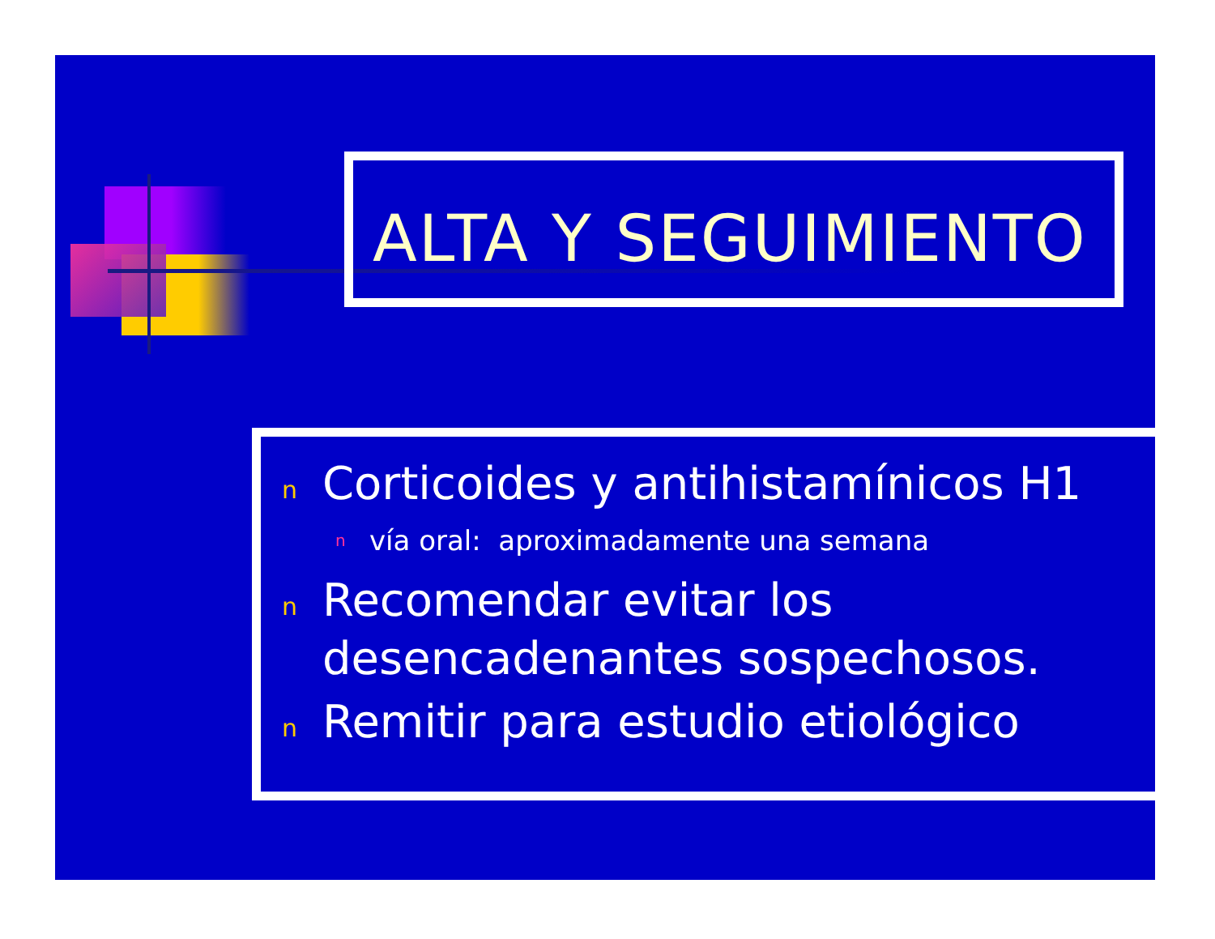ALTA Y SEGUIMIENTO
n Corticoides y antihistamínicos H1
nvía oral: aproximadamente una semana
n Recomendar evitar los desencadenantes sospechosos.
n Remitir para estudio etiológico